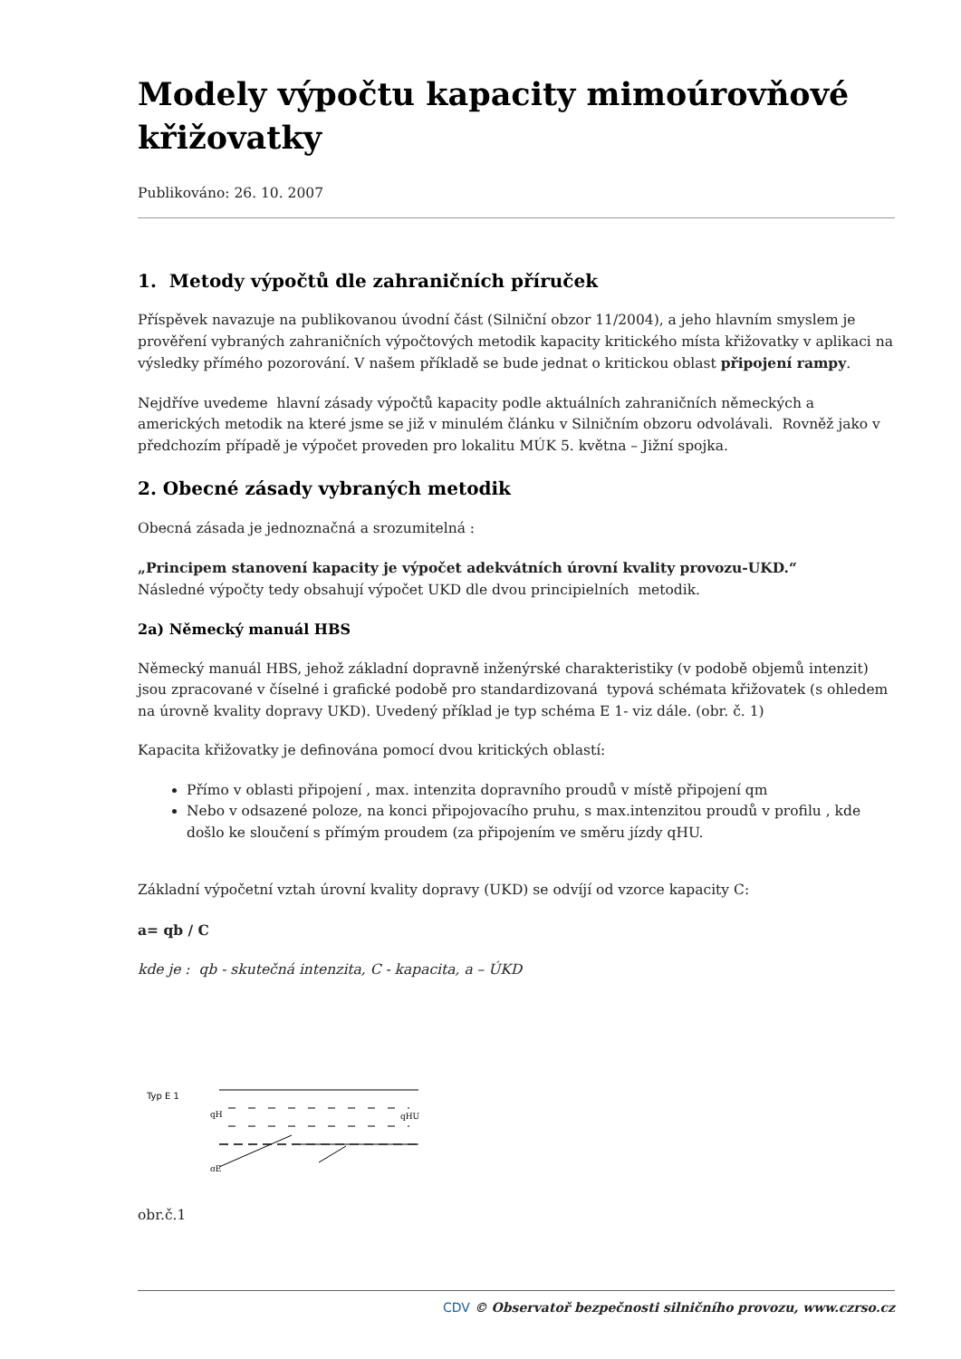Modely výpočtu kapacity mimoúrovňové křižovatky
Publikováno: 26. 10. 2007
1. Metody výpočtů dle zahraničních příruček
Příspěvek navazuje na publikovanou úvodní část (Silniční obzor 11/2004), a jeho hlavním smyslem je prověření vybraných zahraničních výpočtových metodik kapacity kritického místa křižovatky v aplikaci na výsledky přímého pozorování. V našem příkladě se bude jednat o kritickou oblast připojení rampy.
Nejdříve uvedeme hlavní zásady výpočtů kapacity podle aktuálních zahraničních německých a amerických metodik na které jsme se již v minulém článku v Silničním obzoru odvolávali. Rovněž jako v předchozím případě je výpočet proveden pro lokalitu MÚK 5. května – Jižní spojka.
2. Obecné zásady vybraných metodik
Obecná zásada je jednoznačná a srozumitelná :
„Principem stanovení kapacity je výpočet adekvátních úrovní kvality provozu-UKD.“
Následné výpočty tedy obsahují výpočet UKD dle dvou principielních metodik.
2a) Německý manuál HBS
Německý manuál HBS, jehož základní dopravně inženýrské charakteristiky (v podobě objemů intenzit) jsou zpracované v číselné i grafické podobě pro standardizovaná typová schémata křižovatek (s ohledem na úrovně kvality dopravy UKD). Uvedený příklad je typ schéma E 1- viz dále. (obr. č. 1)
Kapacita křižovatky je definována pomocí dvou kritických oblastí:
Přímo v oblasti připojení , max. intenzita dopravního proudů v místě připojení qm
Nebo v odsazené poloze, na konci připojovacího pruhu, s max.intenzitou proudů v profilu , kde došlo ke sloučení s přímým proudem (za připojením ve směru jízdy qHU.
Základní výpočetní vztah úrovní kvality dopravy (UKD) se odvíjí od vzorce kapacity C:
a= qb / C
kde je : qb - skutečná intenzita, C - kapacita, a – ÚKD
Typ E 1
qH
qE
qHU
obr.č.1
CDV © Observatoř bezpečnosti silničního provozu, www.czrso.cz